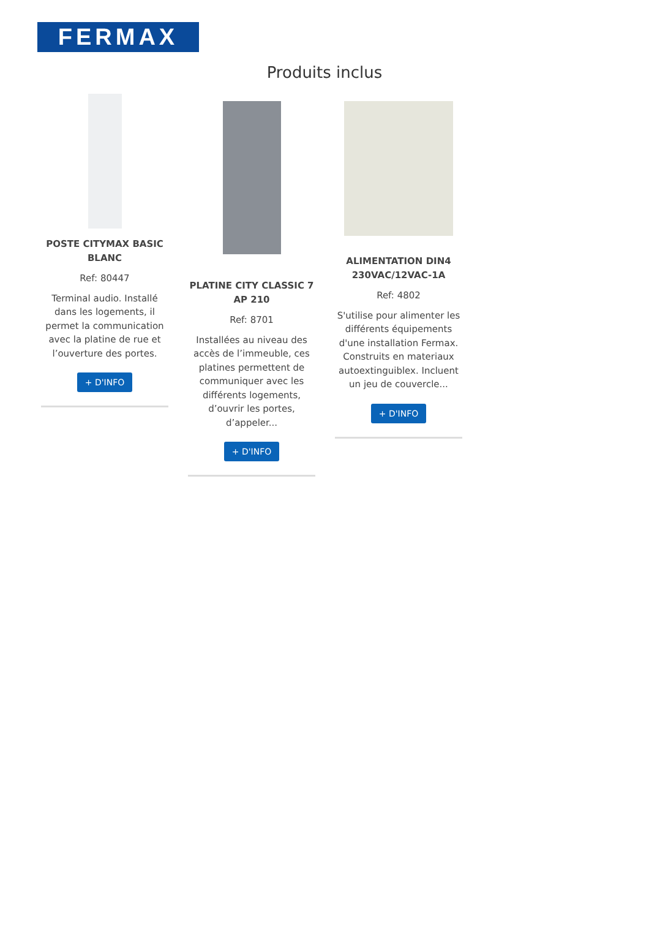FERMAX
Produits inclus
POSTE CITYMAX BASIC BLANC
Ref: 80447
Terminal audio. Installé dans les logements, il permet la communication avec la platine de rue et l’ouverture des portes.
+ D'INFO
PLATINE CITY CLASSIC 7 AP 210
Ref: 8701
Installées au niveau des accès de l’immeuble, ces platines permettent de communiquer avec les différents logements, d’ouvrir les portes, d’appeler...
+ D'INFO
ALIMENTATION DIN4 230VAC/12VAC-1A
Ref: 4802
S'utilise pour alimenter les différents équipements d'une installation Fermax. Construits en materiaux autoextinguiblex. Incluent un jeu de couvercle...
+ D'INFO